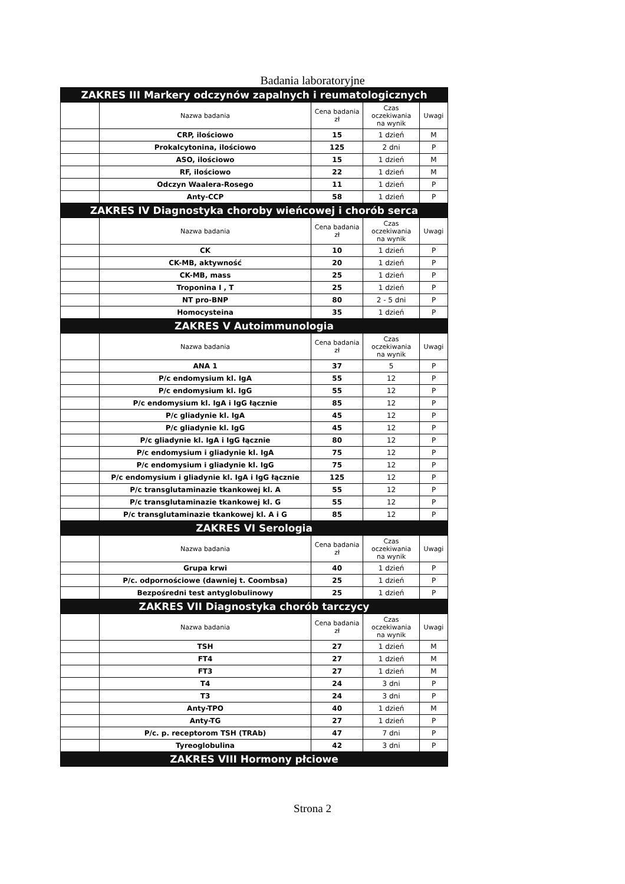Badania laboratoryjne
| ZAKRES III Markery odczynów zapalnych i reumatologicznych | | | | |
| | Nazwa badania | Cena badania zł | Czas oczekiwania na wynik | Uwagi |
| | CRP, ilościowo | 15 | 1 dzień | M |
| | Prokalcytonina, ilościowo | 125 | 2 dni | P |
| | ASO, ilościowo | 15 | 1 dzień | M |
| | RF, ilościowo | 22 | 1 dzień | M |
| | Odczyn Waalera-Rosego | 11 | 1 dzień | P |
| | Anty-CCP | 58 | 1 dzień | P |
| ZAKRES IV Diagnostyka choroby wieńcowej i chorób serca | | | | |
| | Nazwa badania | Cena badania zł | Czas oczekiwania na wynik | Uwagi |
| | CK | 10 | 1 dzień | P |
| | CK-MB, aktywność | 20 | 1 dzień | P |
| | CK-MB, mass | 25 | 1 dzień | P |
| | Troponina I , T | 25 | 1 dzień | P |
| | NT pro-BNP | 80 | 2 - 5 dni | P |
| | Homocysteina | 35 | 1 dzień | P |
| ZAKRES V Autoimmunologia | | | | |
| | Nazwa badania | Cena badania zł | Czas oczekiwania na wynik | Uwagi |
| | ANA 1 | 37 | 5 | P |
| | P/c endomysium kl. IgA | 55 | 12 | P |
| | P/c endomysium kl. IgG | 55 | 12 | P |
| | P/c endomysium kl. IgA i IgG łącznie | 85 | 12 | P |
| | P/c gliadynie kl. IgA | 45 | 12 | P |
| | P/c gliadynie kl. IgG | 45 | 12 | P |
| | P/c gliadynie kl. IgA i IgG łącznie | 80 | 12 | P |
| | P/c endomysium i gliadynie kl. IgA | 75 | 12 | P |
| | P/c endomysium i gliadynie kl. IgG | 75 | 12 | P |
| | P/c endomysium i gliadynie kl. IgA i IgG łącznie | 125 | 12 | P |
| | P/c transglutaminazie tkankowej kl. A | 55 | 12 | P |
| | P/c transglutaminazie tkankowej kl. G | 55 | 12 | P |
| | P/c transglutaminazie tkankowej kl. A i G | 85 | 12 | P |
| ZAKRES VI Serologia | | | | |
| | Nazwa badania | Cena badania zł | Czas oczekiwania na wynik | Uwagi |
| | Grupa krwi | 40 | 1 dzień | P |
| | P/c. odpornościowe (dawniej t. Coombsa) | 25 | 1 dzień | P |
| | Bezpośredni test antyglobulinowy | 25 | 1 dzień | P |
| ZAKRES VII Diagnostyka chorób tarczycy | | | | |
| | Nazwa badania | Cena badania zł | Czas oczekiwania na wynik | Uwagi |
| | TSH | 27 | 1 dzień | M |
| | FT4 | 27 | 1 dzień | M |
| | FT3 | 27 | 1 dzień | M |
| | T4 | 24 | 3 dni | P |
| | T3 | 24 | 3 dni | P |
| | Anty-TPO | 40 | 1 dzień | M |
| | Anty-TG | 27 | 1 dzień | P |
| | P/c. p. receptorom TSH (TRAb) | 47 | 7 dni | P |
| | Tyreoglobulina | 42 | 3 dni | P |
| ZAKRES VIII Hormony płciowe | | | | |
Strona 2